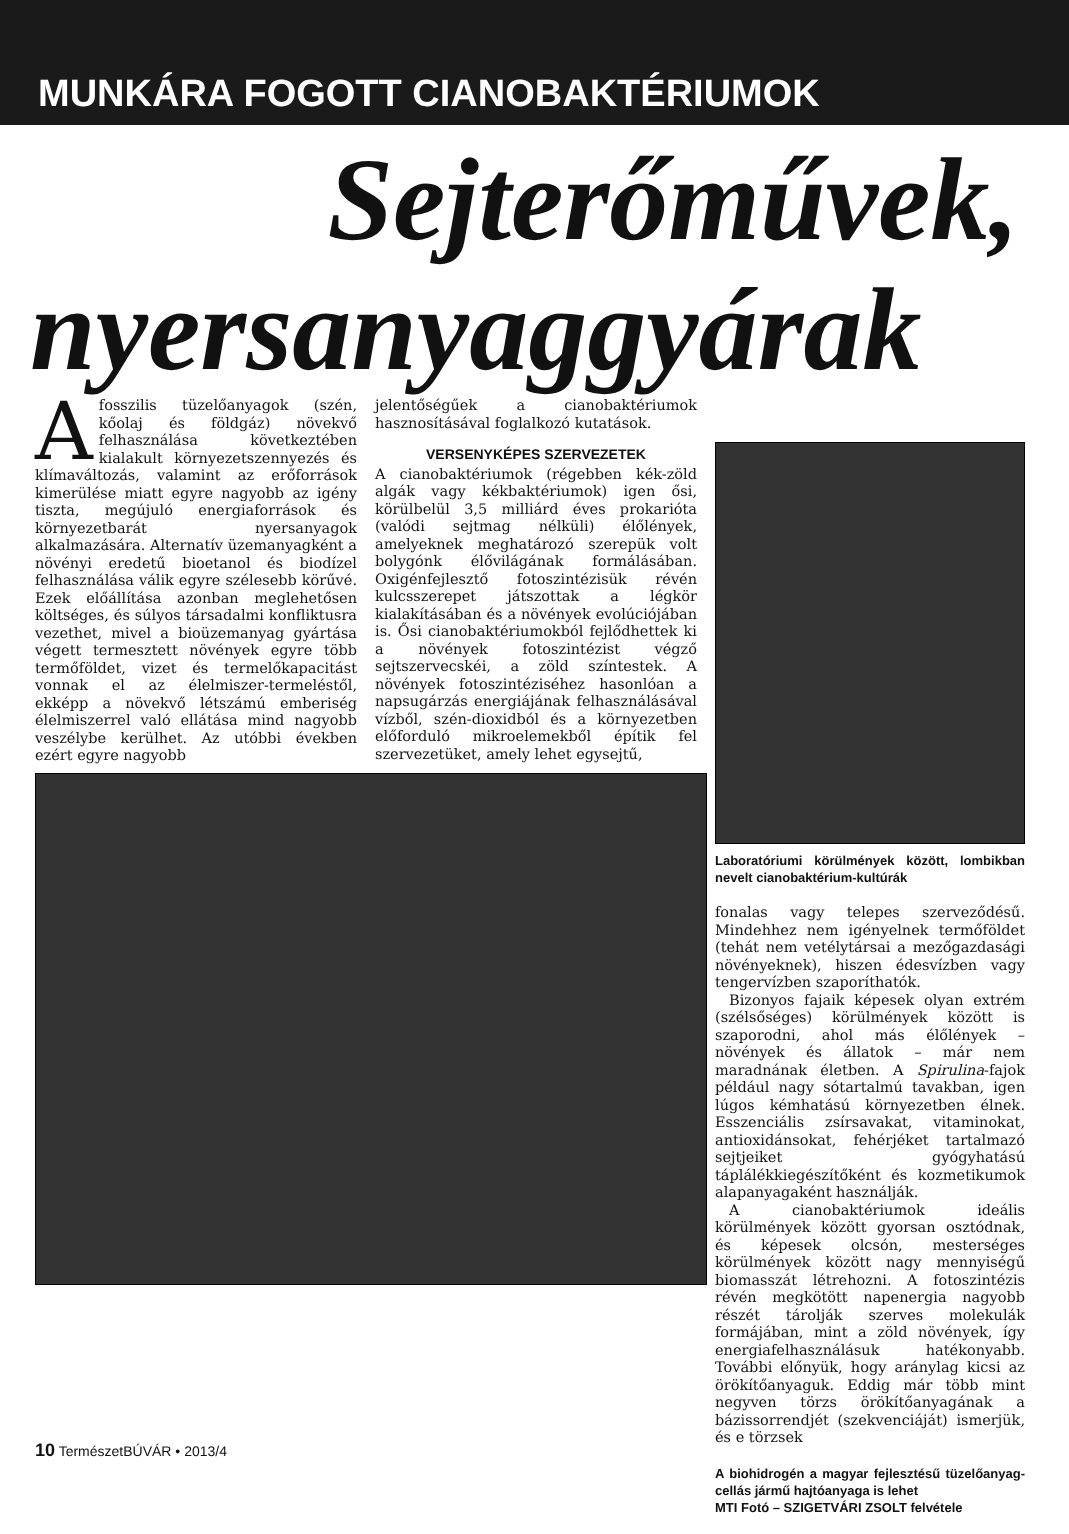MUNKÁRA FOGOTT CIANOBAKTÉRIUMOK
Sejterőművek,
nyersanyaggyárak
Afosszilis tüzelőanyagok (szén, kőolaj és földgáz) növekvő felhasználása következtében kialakult környezetszennyezés és klímaváltozás, valamint az erőforrások kimerülése miatt egyre nagyobb az igény tiszta, megújuló energiaforrások és környezetbarát nyersanyagok alkalmazására. Alternatív üzemanyagként a növényi eredetű bioetanol és biodízel felhasználása válik egyre szélesebb körűvé. Ezek előállítása azonban meglehetősen költséges, és súlyos társadalmi konfliktusra vezethet, mivel a bioüzemanyag gyártása végett termesztett növények egyre több termőföldet, vizet és termelőkapacitást vonnak el az élelmiszer-termeléstől, ekképp a növekvő létszámú emberiség élelmiszerrel való ellátása mind nagyobb veszélybe kerülhet. Az utóbbi években ezért egyre nagyobb
jelentőségűek a cianobaktériumok hasznosításával foglalkozó kutatások.
VERSENYKÉPES SZERVEZETEK
A cianobaktériumok (régebben kék-zöld algák vagy kékbaktériumok) igen ősi, körülbelül 3,5 milliárd éves prokarióta (valódi sejtmag nélküli) élőlények, amelyeknek meghatározó szerepük volt bolygónk élővilágának formálásában. Oxigénfejlesztő fotoszintézisük révén kulcsszerepet játszottak a légkör kialakításában és a növények evolúciójában is. Ősi cianobaktériumokból fejlődhettek ki a növények fotoszintézist végző sejtszervecskéi, a zöld színtestek. A növények fotoszintéziséhez hasonlóan a napsugárzás energiájának felhasználásával vízből, szén-dioxidból és a környezetben előforduló mikroelemekből építik fel szervezetüket, amely lehet egysejtű,
Laboratóriumi körülmények között, lombikban nevelt cianobaktérium-kultúrák
fonalas vagy telepes szerveződésű. Mindehhez nem igényelnek termőföldet (tehát nem vetélytársai a mezőgazdasági növényeknek), hiszen édesvízben vagy tengervízben szaporíthatók.
Bizonyos fajaik képesek olyan extrém (szélsőséges) körülmények között is szaporodni, ahol más élőlények – növények és állatok – már nem maradnának életben. A Spirulina-fajok például nagy sótartalmú tavakban, igen lúgos kémhatású környezetben élnek. Esszenciális zsírsavakat, vitaminokat, antioxidánsokat, fehérjéket tartalmazó sejtjeiket gyógyhatású táplálékkiegészítőként és kozmetikumok alapanyagaként használják.
A cianobaktériumok ideális körülmények között gyorsan osztódnak, és képesek olcsón, mesterséges körülmények között nagy mennyiségű biomasszát létrehozni. A fotoszintézis révén megkötött napenergia nagyobb részét tárolják szerves molekulák formájában, mint a zöld növények, így energiafelhasználásuk hatékonyabb. További előnyük, hogy aránylag kicsi az örökítőanyaguk. Eddig már több mint negyven törzs örökítőanyagának a bázissorrendjét (szekvenciáját) ismerjük, és e törzsek
A biohidrogén a magyar fejlesztésű tüzelőanyag-cellás jármű hajtóanyaga is lehet
MTI Fotó – SZIGETVÁRI ZSOLT felvétele
10 TermészetBÚVÁR • 2013/4